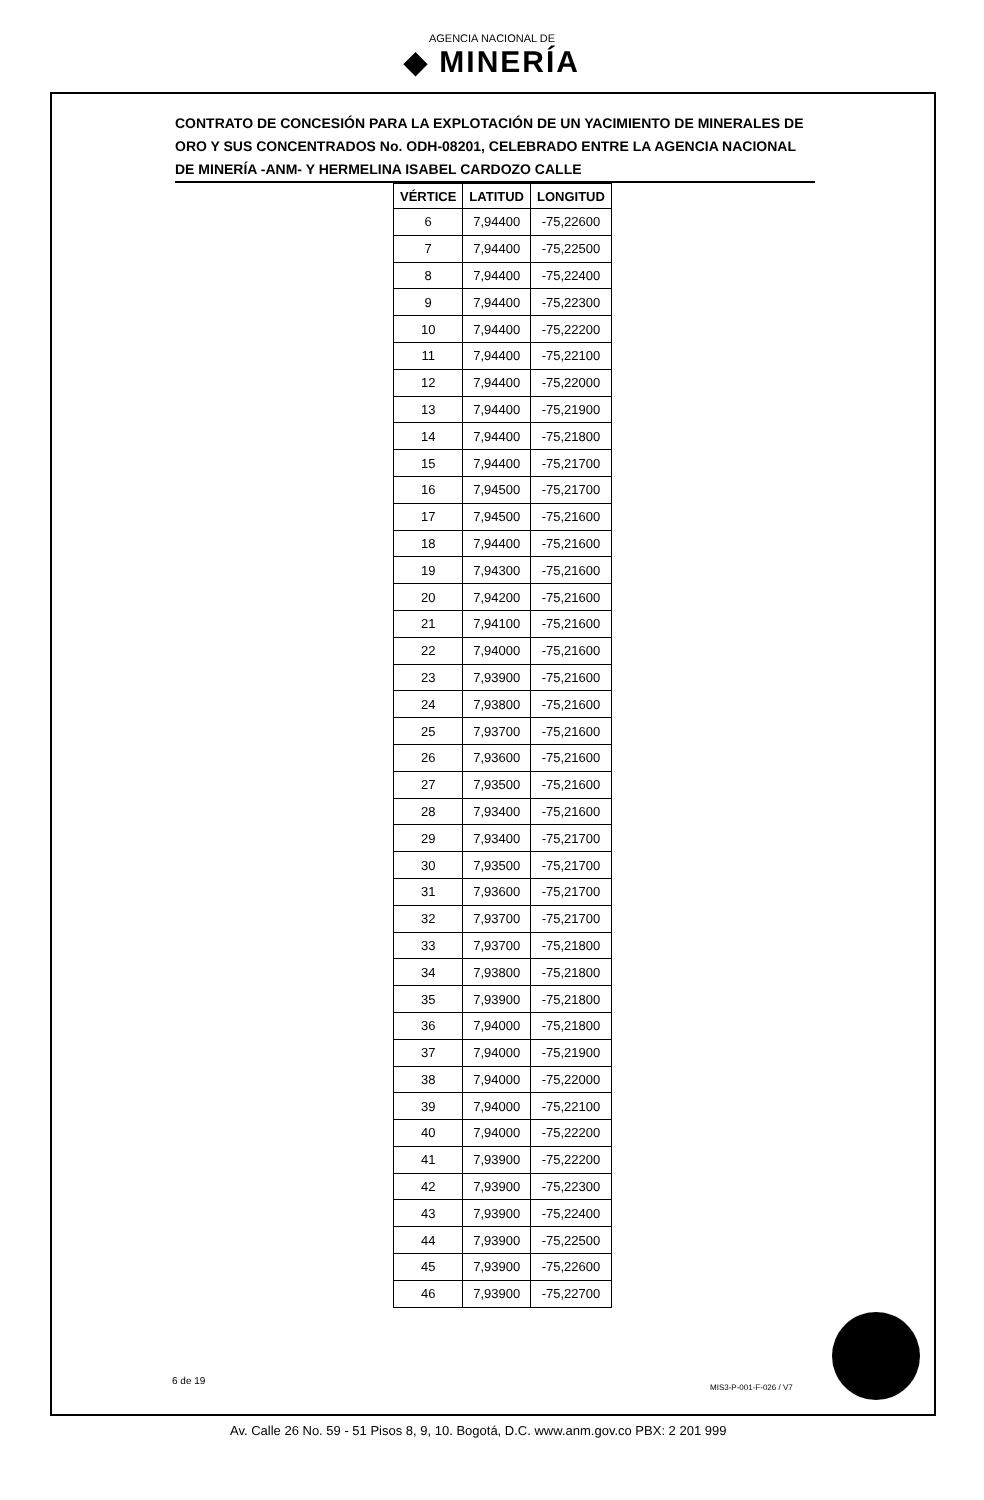AGENCIA NACIONAL DE
◆ MINERÍA
CONTRATO DE CONCESIÓN PARA LA EXPLOTACIÓN DE UN YACIMIENTO DE MINERALES DE ORO Y SUS CONCENTRADOS No. ODH-08201, CELEBRADO ENTRE LA AGENCIA NACIONAL DE MINERÍA -ANM- Y HERMELINA ISABEL CARDOZO CALLE
| VÉRTICE | LATITUD | LONGITUD |
| --- | --- | --- |
| 6 | 7,94400 | -75,22600 |
| 7 | 7,94400 | -75,22500 |
| 8 | 7,94400 | -75,22400 |
| 9 | 7,94400 | -75,22300 |
| 10 | 7,94400 | -75,22200 |
| 11 | 7,94400 | -75,22100 |
| 12 | 7,94400 | -75,22000 |
| 13 | 7,94400 | -75,21900 |
| 14 | 7,94400 | -75,21800 |
| 15 | 7,94400 | -75,21700 |
| 16 | 7,94500 | -75,21700 |
| 17 | 7,94500 | -75,21600 |
| 18 | 7,94400 | -75,21600 |
| 19 | 7,94300 | -75,21600 |
| 20 | 7,94200 | -75,21600 |
| 21 | 7,94100 | -75,21600 |
| 22 | 7,94000 | -75,21600 |
| 23 | 7,93900 | -75,21600 |
| 24 | 7,93800 | -75,21600 |
| 25 | 7,93700 | -75,21600 |
| 26 | 7,93600 | -75,21600 |
| 27 | 7,93500 | -75,21600 |
| 28 | 7,93400 | -75,21600 |
| 29 | 7,93400 | -75,21700 |
| 30 | 7,93500 | -75,21700 |
| 31 | 7,93600 | -75,21700 |
| 32 | 7,93700 | -75,21700 |
| 33 | 7,93700 | -75,21800 |
| 34 | 7,93800 | -75,21800 |
| 35 | 7,93900 | -75,21800 |
| 36 | 7,94000 | -75,21800 |
| 37 | 7,94000 | -75,21900 |
| 38 | 7,94000 | -75,22000 |
| 39 | 7,94000 | -75,22100 |
| 40 | 7,94000 | -75,22200 |
| 41 | 7,93900 | -75,22200 |
| 42 | 7,93900 | -75,22300 |
| 43 | 7,93900 | -75,22400 |
| 44 | 7,93900 | -75,22500 |
| 45 | 7,93900 | -75,22600 |
| 46 | 7,93900 | -75,22700 |
6 de 19
MIS3-P-001-F-026 / V7
Av. Calle 26 No. 59 - 51 Pisos 8, 9, 10. Bogotá, D.C. www.anm.gov.co PBX: 2 201 999